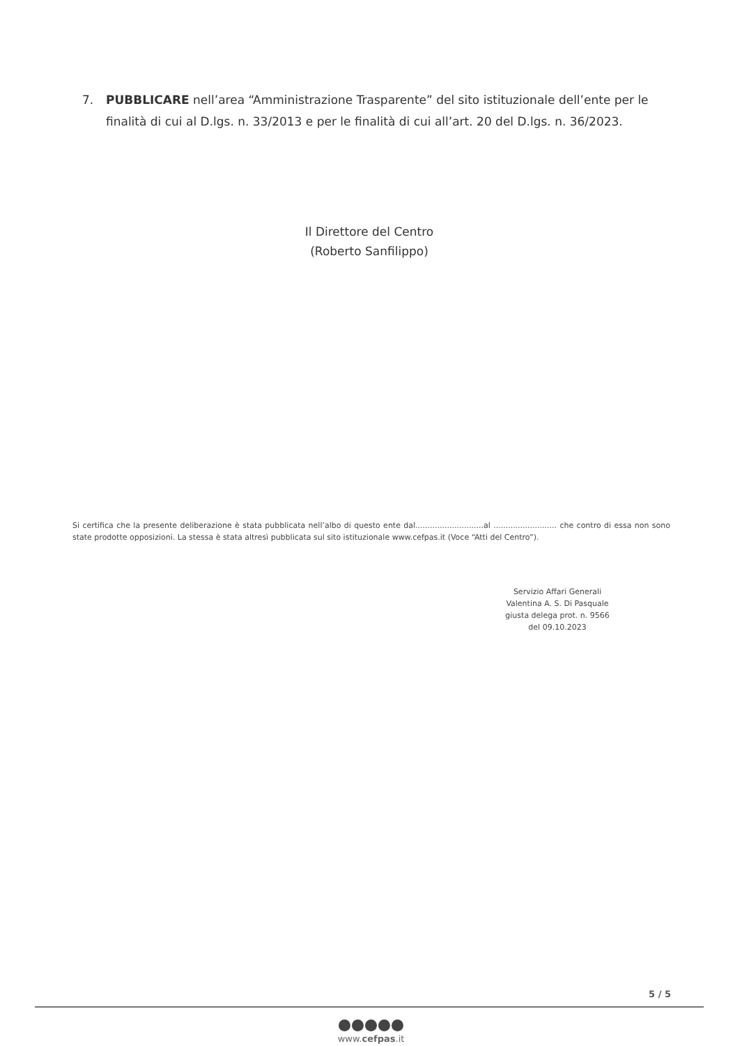7. PUBBLICARE nell’area “Amministrazione Trasparente” del sito istituzionale dell’ente per le
finalità di cui al D.lgs. n. 33/2013 e per le finalità di cui all’art. 20 del D.lgs. n. 36/2023.
Il Direttore del Centro
(Roberto Sanfilippo)
Si certifica che la presente deliberazione è stata pubblicata nell’albo di questo ente dal............................al .......................... che contro di essa non sono state prodotte opposizioni. La stessa è stata altresì pubblicata sul sito istituzionale www.cefpas.it (Voce “Atti del Centro”).
Servizio Affari Generali
Valentina A. S. Di Pasquale
giusta delega prot. n. 9566
del 09.10.2023
5 / 5
www.cefpas.it